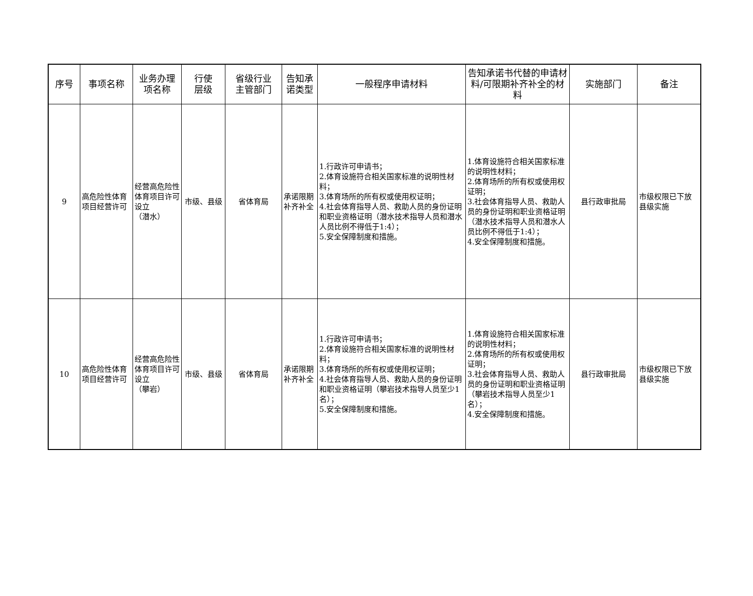| 序号 | 事项名称 | 业务办理 项名称 | 行使 层级 | 省级行业 主管部门 | 告知承 诺类型 | 一般程序申请材料 | 告知承诺书代替的申请材料/可限期补齐补全的材料 | 实施部门 | 备注 |
| --- | --- | --- | --- | --- | --- | --- | --- | --- | --- |
| 9 | 高危险性体育项目经营许可 | 经营高危险性体育项目许可设立 （潜水） | 市级、县级 | 省体育局 | 承诺限期补齐补全 | 1.行政许可申请书； 2.体育设施符合相关国家标准的说明性材料； 3.体育场所的所有权或使用权证明； 4.社会体育指导人员、救助人员的身份证明和职业资格证明（潜水技术指导人员和潜水人员比例不得低于1:4）； 5.安全保障制度和措施。 | 1.体育设施符合相关国家标准的说明性材料； 2.体育场所的所有权或使用权证明； 3.社会体育指导人员、救助人员的身份证明和职业资格证明（潜水技术指导人员和潜水人员比例不得低于1:4）； 4.安全保障制度和措施。 | 县行政审批局 | 市级权限已下放县级实施 |
| 10 | 高危险性体育项目经营许可 | 经营高危险性体育项目许可设立 （攀岩） | 市级、县级 | 省体育局 | 承诺限期补齐补全 | 1.行政许可申请书； 2.体育设施符合相关国家标准的说明性材料； 3.体育场所的所有权或使用权证明； 4.社会体育指导人员、救助人员的身份证明和职业资格证明（攀岩技术指导人员至少1名）； 5.安全保障制度和措施。 | 1.体育设施符合相关国家标准的说明性材料； 2.体育场所的所有权或使用权证明； 3.社会体育指导人员、救助人员的身份证明和职业资格证明（攀岩技术指导人员至少1名）； 4.安全保障制度和措施。 | 县行政审批局 | 市级权限已下放县级实施 |